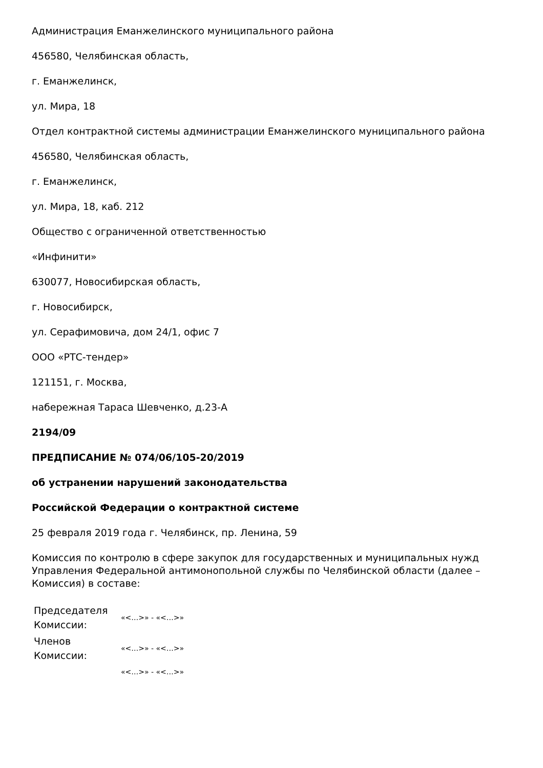Администрация Еманжелинского муниципального района
456580, Челябинская область,
г. Еманжелинск,
ул. Мира, 18
Отдел контрактной системы администрации Еманжелинского муниципального района
456580, Челябинская область,
г. Еманжелинск,
ул. Мира, 18, каб. 212
Общество с ограниченной ответственностью
«Инфинити»
630077, Новосибирская область,
г. Новосибирск,
ул. Серафимовича, дом 24/1, офис 7
ООО «РТС-тендер»
121151, г. Москва,
набережная Тараса Шевченко, д.23-А
2194/09
ПРЕДПИСАНИЕ № 074/06/105-20/2019
об устранении нарушений законодательства
Российской Федерации о контрактной системе
25 февраля 2019 года г. Челябинск, пр. Ленина, 59
Комиссия по контролю в сфере закупок для государственных и муниципальных нужд Управления Федеральной антимонопольной службы по Челябинской области (далее – Комиссия) в составе:
| Председателя Комиссии: | «<…>» - «<…>» |
| Членов Комиссии: | «<…>» - «<…>» |
| | «<…>» - «<…>» |